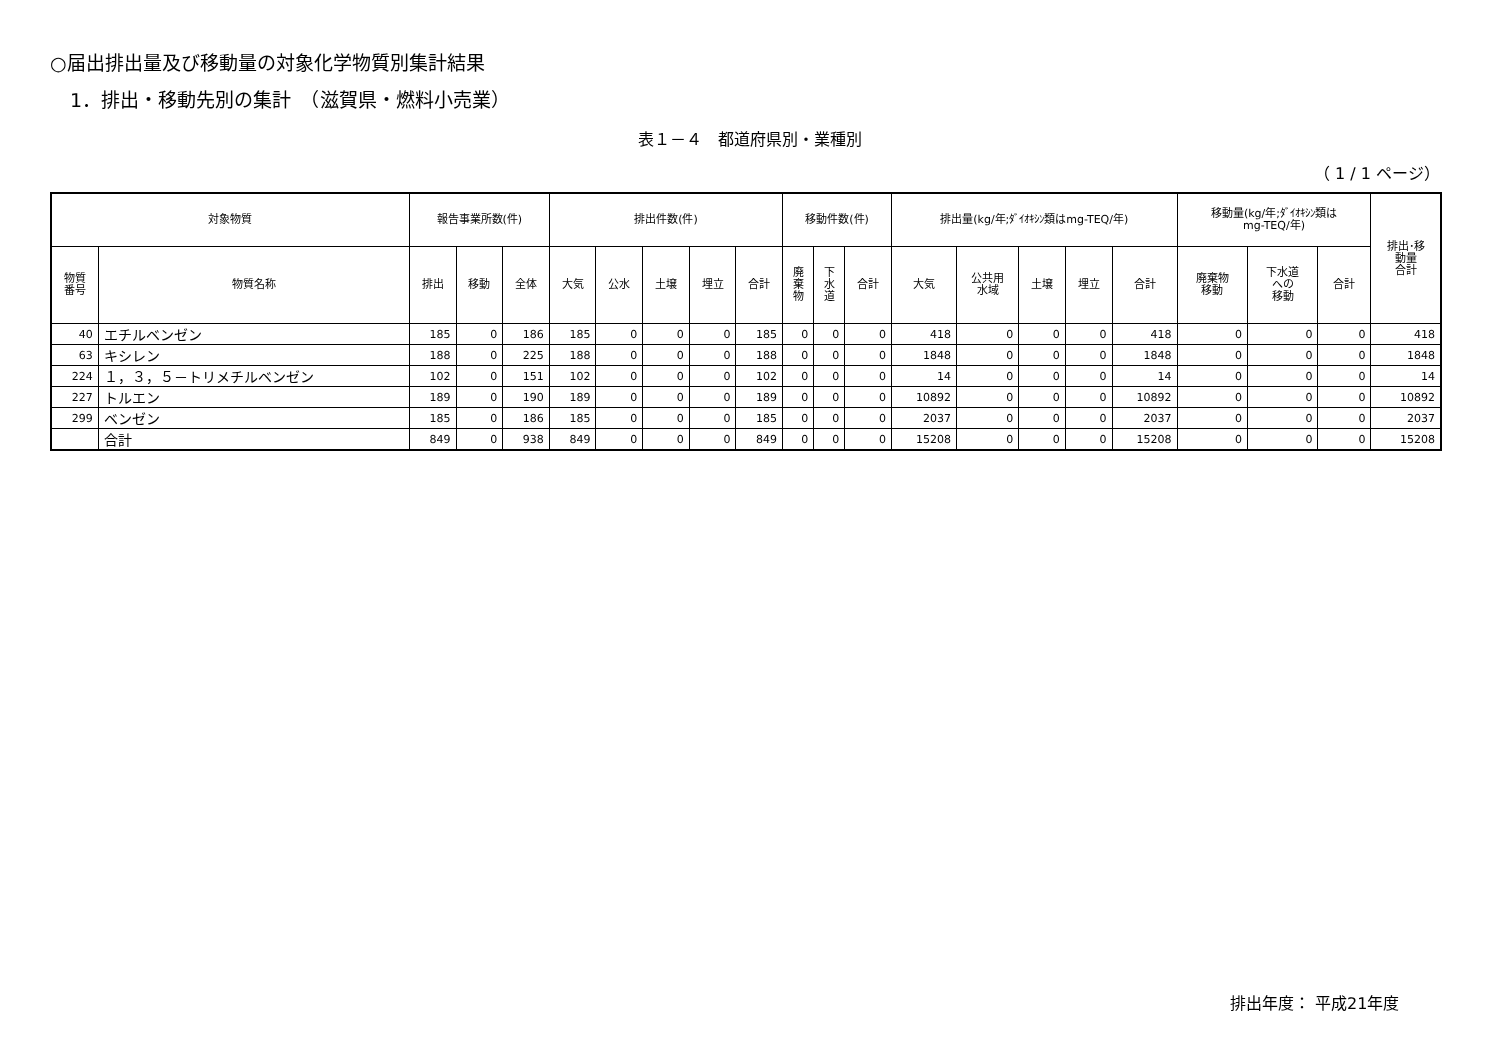○届出排出量及び移動量の対象化学物質別集計結果
1．排出・移動先別の集計　（滋賀県・燃料小売業）
表１－４　都道府県別・業種別
（ 1 / 1 ページ）
| 対象物質 | | 報告事業所数(件) | | | 排出件数(件) | | | | | 移動件数(件) | | | 排出量(kg/年;ﾀﾞｲｵｷｼﾝ類はmg-TEQ/年) | | | | | 移動量(kg/年;ﾀﾞｲｵｷｼﾝ類は mg-TEQ/年) | | | 排出･移 動量 合計 |
| --- | --- | --- | --- | --- | --- | --- | --- | --- | --- | --- | --- | --- | --- | --- | --- | --- | --- | --- | --- | --- | --- |
| 物質 番号 | 物質名称 | 排出 | 移動 | 全体 | 大気 | 公水 | 土壌 | 埋立 | 合計 | 廃 棄 物 | 下 水 道 | 合計 | 大気 | 公共用 水域 | 土壌 | 埋立 | 合計 | 廃棄物 移動 | 下水道 への 移動 | 合計 | |
| 40 | エチルベンゼン | 185 | 0 | 186 | 185 | 0 | 0 | 0 | 185 | 0 | 0 | 0 | 418 | 0 | 0 | 0 | 418 | 0 | 0 | 0 | 418 |
| 63 | キシレン | 188 | 0 | 225 | 188 | 0 | 0 | 0 | 188 | 0 | 0 | 0 | 1848 | 0 | 0 | 0 | 1848 | 0 | 0 | 0 | 1848 |
| 224 | １，３，５－トリメチルベンゼン | 102 | 0 | 151 | 102 | 0 | 0 | 0 | 102 | 0 | 0 | 0 | 14 | 0 | 0 | 0 | 14 | 0 | 0 | 0 | 14 |
| 227 | トルエン | 189 | 0 | 190 | 189 | 0 | 0 | 0 | 189 | 0 | 0 | 0 | 10892 | 0 | 0 | 0 | 10892 | 0 | 0 | 0 | 10892 |
| 299 | ベンゼン | 185 | 0 | 186 | 185 | 0 | 0 | 0 | 185 | 0 | 0 | 0 | 2037 | 0 | 0 | 0 | 2037 | 0 | 0 | 0 | 2037 |
| | 合計 | 849 | 0 | 938 | 849 | 0 | 0 | 0 | 849 | 0 | 0 | 0 | 15208 | 0 | 0 | 0 | 15208 | 0 | 0 | 0 | 15208 |
排出年度： 平成21年度